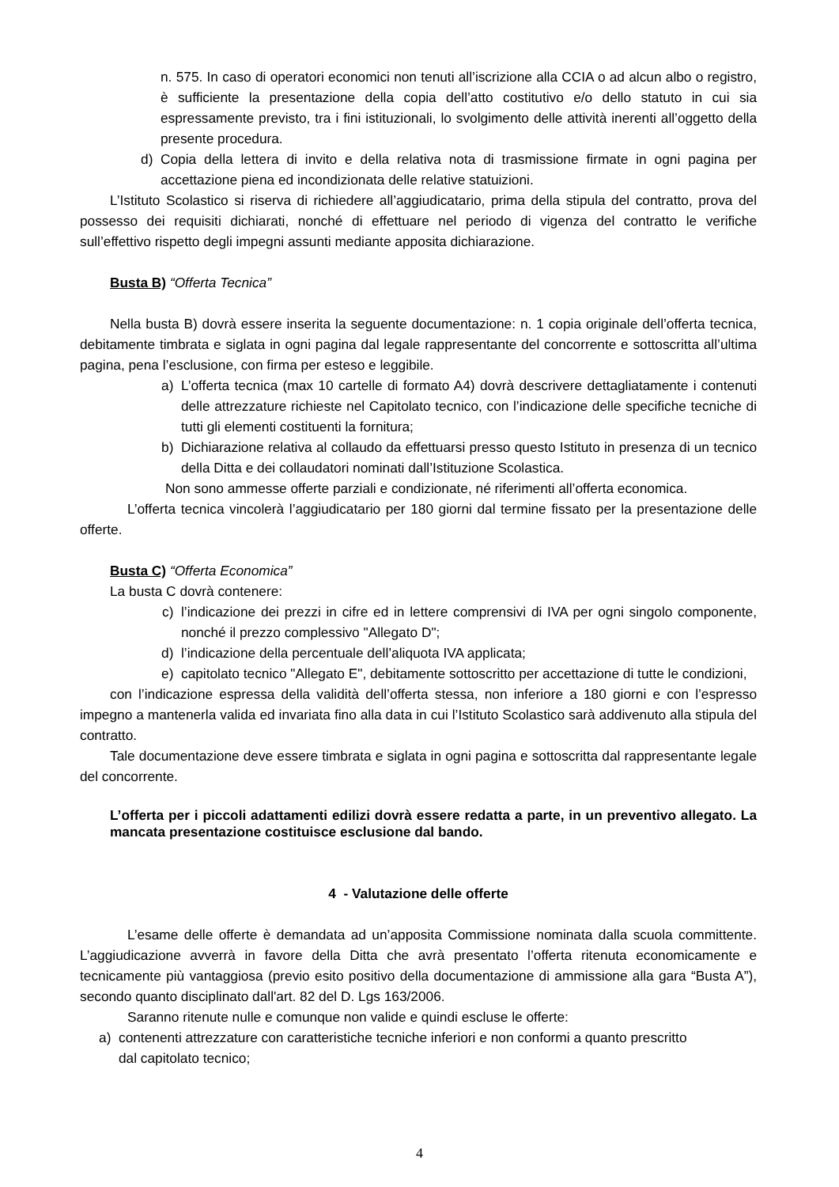n. 575. In caso di operatori economici non tenuti all’iscrizione alla CCIA o ad alcun albo o registro, è sufficiente la presentazione della copia dell’atto costitutivo e/o dello statuto in cui sia espressamente previsto, tra i fini istituzionali, lo svolgimento delle attività inerenti all’oggetto della presente procedura.
d) Copia della lettera di invito e della relativa nota di trasmissione firmate in ogni pagina per accettazione piena ed incondizionata delle relative statuizioni.
L’Istituto Scolastico si riserva di richiedere all’aggiudicatario, prima della stipula del contratto, prova del possesso dei requisiti dichiarati, nonché di effettuare nel periodo di vigenza del contratto le verifiche sull’effettivo rispetto degli impegni assunti mediante apposita dichiarazione.
Busta B) “Offerta Tecnica”
Nella busta B) dovrà essere inserita la seguente documentazione: n. 1 copia originale dell’offerta tecnica, debitamente timbrata e siglata in ogni pagina dal legale rappresentante del concorrente e sottoscritta all’ultima pagina, pena l’esclusione, con firma per esteso e leggibile.
a) L’offerta tecnica (max 10 cartelle di formato A4) dovrà descrivere dettagliatamente i contenuti delle attrezzature richieste nel Capitolato tecnico, con l’indicazione delle specifiche tecniche di tutti gli elementi costituenti la fornitura;
b) Dichiarazione relativa al collaudo da effettuarsi presso questo Istituto in presenza di un tecnico della Ditta e dei collaudatori nominati dall’Istituzione Scolastica.
Non sono ammesse offerte parziali e condizionate, né riferimenti all’offerta economica.
L’offerta tecnica vincolerà l’aggiudicatario per 180 giorni dal termine fissato per la presentazione delle offerte.
Busta C) “Offerta Economica”
La busta C dovrà contenere:
c) l’indicazione dei prezzi in cifre ed in lettere comprensivi di IVA per ogni singolo componente, nonché il prezzo complessivo "Allegato D";
d) l’indicazione della percentuale dell’aliquota IVA applicata;
e) capitolato tecnico "Allegato E", debitamente sottoscritto per accettazione di tutte le condizioni,
con l’indicazione espressa della validità dell’offerta stessa, non inferiore a 180 giorni e con l’espresso impegno a mantenerla valida ed invariata fino alla data in cui l’Istituto Scolastico sarà addivenuto alla stipula del contratto.
Tale documentazione deve essere timbrata e siglata in ogni pagina e sottoscritta dal rappresentante legale del concorrente.
L’offerta per i piccoli adattamenti edilizi dovrà essere redatta a parte, in un preventivo allegato. La mancata presentazione costituisce esclusione dal bando.
4 - Valutazione delle offerte
L’esame delle offerte è demandata ad un’apposita Commissione nominata dalla scuola committente. L’aggiudicazione avverrà in favore della Ditta che avrà presentato l’offerta ritenuta economicamente e tecnicamente più vantaggiosa (previo esito positivo della documentazione di ammissione alla gara “Busta A”), secondo quanto disciplinato dall'art. 82 del D. Lgs 163/2006.
Saranno ritenute nulle e comunque non valide e quindi escluse le offerte:
a) contenenti attrezzature con caratteristiche tecniche inferiori e non conformi a quanto prescritto dal capitolato tecnico;
4